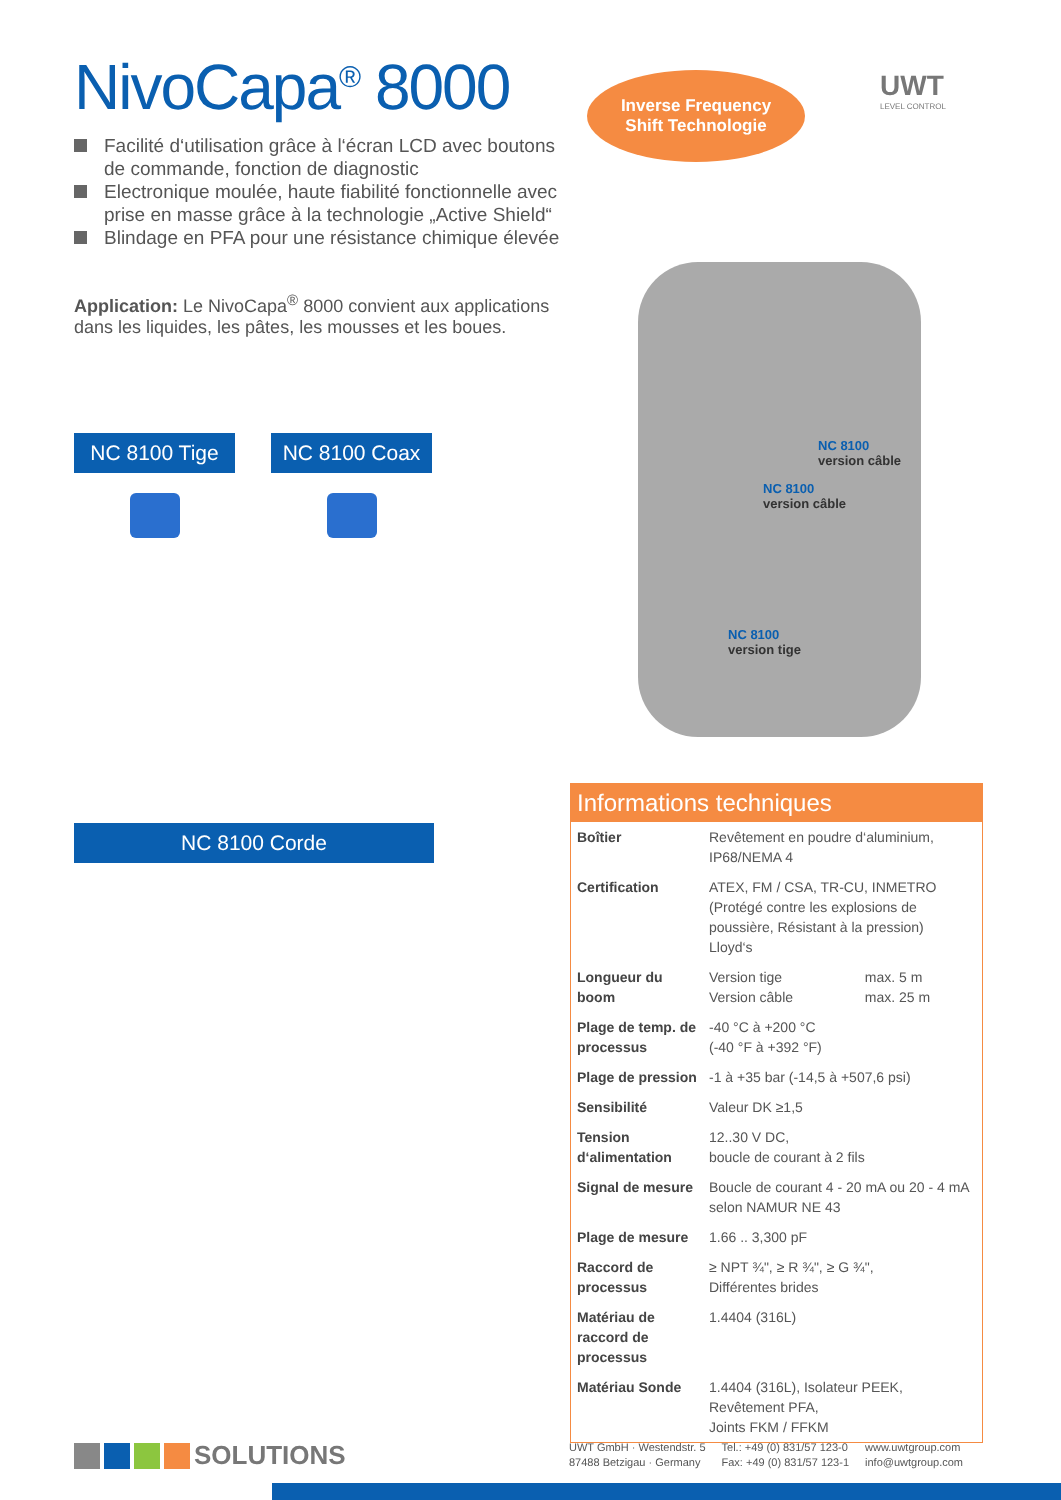NivoCapa<sup>®</sup> 8000
Facilité d‘utilisation grâce à l‘écran LCD avec boutons de commande, fonction de diagnostic
Electronique moulée, haute fiabilité fonctionnelle avec prise en masse grâce à la technologie „Active Shield“
Blindage en PFA pour une résistance chimique élevée
Application: Le NivoCapa<sup>®</sup> 8000 convient aux applications dans les liquides, les pâtes, les mousses et les boues.
NC 8100 Tige NC 8100 Coax
NC 8100 Corde
Inverse Frequency
Shift Technologie
UWT
LEVEL CONTROL
NC 8100
version câble
NC 8100
version câble
NC 8100
version tige
Informations techniques
| Boîtier | Revêtement en poudre d‘aluminium, IP68/NEMA 4 | |
| Certification | ATEX, FM / CSA, TR-CU, INMETRO (Protégé contre les explosions de poussière, Résistant à la pression) Lloyd‘s | |
| Longueur du boom | Version tige Version câble | max. 5 m max. 25 m |
| Plage de temp. de processus | -40 °C à +200 °C (-40 °F à +392 °F) | |
| Plage de pression | -1 à +35 bar (-14,5 à +507,6 psi) | |
| Sensibilité | Valeur DK ≥1,5 | |
| Tension d‘alimentation | 12..30 V DC, boucle de courant à 2 fils | |
| Signal de mesure | Boucle de courant 4 - 20 mA ou 20 - 4 mA selon NAMUR NE 43 | |
| Plage de mesure | 1.66 .. 3,300 pF | |
| Raccord de processus | ≥ NPT ¾", ≥ R ¾", ≥ G ¾", Différentes brides | |
| Matériau de raccord de processus | 1.4404 (316L) | |
| Matériau Sonde | 1.4404 (316L), Isolateur PEEK, Revêtement PFA, Joints FKM / FFKM | |
SOLUTIONS
UWT GmbH · Westendstr. 5
87488 Betzigau · Germany
Tel.: +49 (0) 831/57 123-0
Fax: +49 (0) 831/57 123-1
www.uwtgroup.com
info@uwtgroup.com